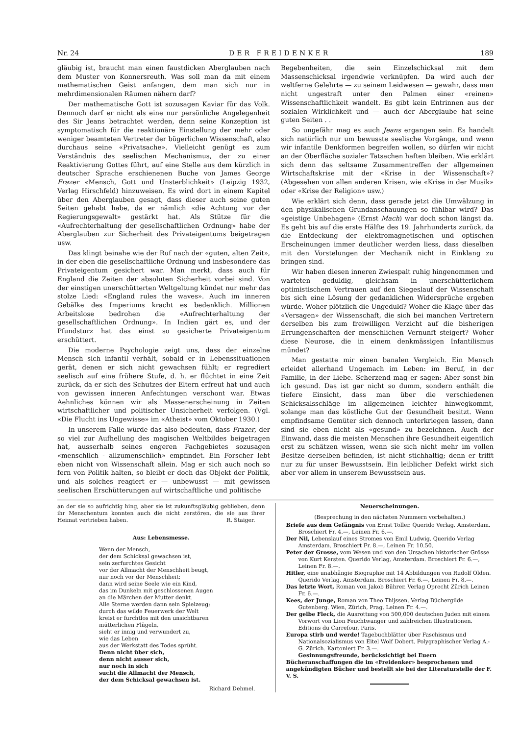Nr. 24 DER FREIDENKER 189
gläubig ist, braucht man einen faustdicken Aberglauben nach dem Muster von Konnersreuth. Was soll man da mit einem mathematischen Geist anfangen, dem man sich nur in mehrdimensionalen Räumen nähern darf?
Der mathematische Gott ist sozusagen Kaviar für das Volk. Dennoch darf er nicht als eine nur persönliche Angelegenheit des Sir Jeans betrachtet werden, denn seine Konzeption ist symptomatisch für die reaktionäre Einstellung der mehr oder weniger beamteten Vertreter der bügerlichen Wissenschaft, also durchaus seine «Privatsache». Vielleicht genügt es zum Verständnis des seelischen Mechanismus, der zu einer Reaktivierung Gottes führt, auf eine Stelle aus dem kürzlich in deutscher Sprache erschienenen Buche von James George Frazer «Mensch, Gott und Unsterblichkeit» (Leipzig 1932, Verlag Hirschfeld) hinzuweisen. Es wird dort in einem Kapitel über den Aberglauben gesagt, dass dieser auch seine guten Seiten gehabt habe, da er nämlich «die Achtung vor der Regierungsgewalt» gestärkt hat. Als Stütze für die «Aufrechterhaltung der gesellschaftlichen Ordnung» habe der Aberglauben zur Sicherheit des Privateigentums beigetragen usw.
Das klingt beinahe wie der Ruf nach der «guten, alten Zeit», in der eben die gesellschaftliche Ordnung und insbesondere das Privateigentum gesichert war. Man merkt, dass auch für England die Zeiten der absoluten Sicherheit vorbei sind. Von der einstigen unerschütterten Weltgeltung kündet nur mehr das stolze Lied: «England rules the waves». Auch im inneren Gebälke des Imperiums kracht es bedenklich. Millionen Arbeitslose bedrohen die «Aufrechterhaltung der gesellschaftlichen Ordnung». In Indien gärt es, und der Pfundsturz hat das einst so gesicherte Privateigentum erschüttert.
Die moderne Psychologie zeigt uns, dass der einzelne Mensch sich infantil verhält, sobald er in Lebenssituationen gerät, denen er sich nicht gewachsen fühlt; er regrediert seelisch auf eine frühere Stufe, d. h. er flüchtet in eine Zeit zurück, da er sich des Schutzes der Eltern erfreut hat und auch von gewissen inneren Anfechtungen verschont war. Etwas Aehnliches können wir als Massenerscheinung in Zeiten wirtschaftlicher und politischer Unsicherheit verfolgen. (Vgl. «Die Flucht ins Ungewisse» im «Atheist» vom Oktober 1930.)
In unserem Falle würde das also bedeuten, dass Frazer, der so viel zur Aufhellung des magischen Weltbildes beigetragen hat, ausserhalb seines engeren Fachgebietes sozusagen «menschlich - allzumenschlich» empfindet. Ein Forscher lebt eben nicht von Wissenschaft allein. Mag er sich auch noch so fern von Politik halten, so bleibt er doch das Objekt der Politik, und als solches reagiert er — unbewusst — mit gewissen seelischen Erschütterungen auf wirtschaftliche und politische
Begebenheiten, die sein Einzelschicksal mit dem Massenschicksal irgendwie verknüpfen. Da wird auch der weltferne Gelehrte — zu seinem Leidwesen — gewahr, dass man nicht ungestraft unter den Palmen einer «reinen» Wissenschaftlichkeit wandelt. Es gibt kein Entrinnen aus der sozialen Wirklichkeit und — auch der Aberglaube hat seine guten Seiten . .
So ungefähr mag es auch Jeans ergangen sein. Es handelt sich natürlich nur um bewusste seelische Vorgänge, und wenn wir infantile Denkformen begreifen wollen, so dürfen wir nicht an der Oberfläche sozialer Tatsachen haften bleiben. Wie erklärt sich denn das seltsame Zusammentreffen der allgemeinen Wirtschaftskrise mit der «Krise in der Wissenschaft»? (Abgesehen von allen anderen Krisen, wie «Krise in der Musik» oder «Krise der Religion» usw.)
Wie erklärt sich denn, dass gerade jetzt die Umwälzung in den physikalischen Grundanschauungen so fühlbar wird? Das «geistige Unbehagen» (Ernst Mach) war doch schon längst da. Es geht bis auf die erste Hälfte des 19. Jahrhunderts zurück, da die Entdeckung der elektromagnetischen und optischen Erscheinungen immer deutlicher werden liess, dass dieselben mit den Vorstelungen der Mechanik nicht in Einklang zu bringen sind.
Wir haben diesen inneren Zwiespalt ruhig hingenommen und warteten geduldig, gleichsam in unerschütterlichem optimistischem Vertrauen auf den Siegeslauf der Wissenschaft bis sich eine Lösung der gedanklichen Widersprüche ergeben würde. Woher plötzlich die Ungeduld? Woher die Klage über das «Versagen» der Wissenschaft, die sich bei manchen Vertretern derselben bis zum freiwilligen Verzicht auf die bisherigen Errungenschaften der menschlichen Vernunft steigert? Woher diese Neurose, die in einem denkmässigen Infantilismus mündet?
Man gestatte mir einen banalen Vergleich. Ein Mensch erleidet allerhand Ungemach im Leben: im Beruf, in der Familie, in der Liebe. Scherzend mag er sagen: Aber sonst bin ich gesund. Das ist gar nicht so dumm, sondern enthält die tiefere Einsicht, dass man über die verschiedenen Schicksalsschläge im allgemeinen leichter hinwegkommt, solange man das köstliche Gut der Gesundheit besitzt. Wenn empfindsame Gemüter sich dennoch unterkriegen lassen, dann sind sie eben nicht als «gesund» zu bezeichnen. Auch der Einwand, dass die meisten Menschen ihre Gesundheit eigentlich erst zu schätzen wissen, wenn sie sich nicht mehr im vollen Besitze derselben befinden, ist nicht stichhaltig; denn er trifft nur zu für unser Bewusstsein. Ein leiblicher Defekt wirkt sich aber vor allem in unserem Bewusstsein aus.
an der sie so aufrichtig hing, aber sie ist zukunftsgläubig geblieben, denn ihr Menschentum konnten auch die nicht zerstören, die sie aus ihrer Heimat vertrieben haben. R. Staiger.
Aus: Lebensmesse.
Wenn der Mensch,
der dem Schicksal gewachsen ist,
sein zerfurchtes Gesicht
vor der Allmacht der Menschheit beugt,
nur noch vor der Menschheit:
dann wird seine Seele wie ein Kind,
das im Dunkeln mit geschlossenen Augen
an die Märchen der Mutter denkt.
Alle Sterne werden dann sein Spielzeug;
durch das wilde Feuerwerk der Welt
kreist er furchtlos mit den unsichtbaren
mütterlichen Flügeln,
sieht er innig und verwundert zu,
wie das Leben
aus der Werkstatt des Todes sprüht.
Denn nicht über sich,
denn nicht ausser sich,
nur noch in sich
sucht die Allmacht der Mensch,
der dem Schicksal gewachsen ist.
Richard Dehmel.
Neuerscheinungen.
(Besprechung in den nächsten Nummern vorbehalten.)
Briefe aus dem Gefängnis von Ernst Toller. Querido Verlag, Amsterdam. Broschiert Fr. 4.—, Leinen Fr. 6.—.
Der Nil, Lebenslauf eines Stromes von Emil Ludwig. Querido Verlag Amsterdam. Broschiert Fr. 8.—, Leinen Fr. 10.50.
Peter der Grosse, vom Wesen und von den Ursachen historischer Grösse von Kurt Kersten. Querido Verlag, Amsterdam. Broschiert Fr. 6.—, Leinen Fr. 8.—.
Hitler, eine unabhängie Biographie mit 14 Abbildungen von Rudolf Olden. Querido Verlag, Amsterdam. Broschiert Fr. 6.—, Leinen Fr. 8.—.
Das letzte Wort, Roman von Jakob Bührer. Verlag Oprecht Zürich Leinen Fr. 6.—.
Kees, der Junge, Roman von Theo Thijssen. Verlag Büchergilde Gutenberg. Wien, Zürich, Prag. Leinen Fr. 4.—.
Der gelbe Fleck, die Ausrottung von 500,000 deutschen Juden mit einem Vorwort von Lion Feuchtwanger und zahlreichen Illustrationen. Editions du Carrefour, Paris.
Europa stirb und werde! Tagebuchblätter über Faschismus und Nationalsozialismus von Eitel Wolf Dobert. Polygraphischer Verlag A.-G. Zürich. Kartoniert Fr. 3.—.
Gesinnungsfreunde, berücksichtigt bei Euern Bücheranschaffungen die im «Freidenker» besprochenen und angekündigten Bücher und bestellt sie bei der Literaturstelle der F. V. S.